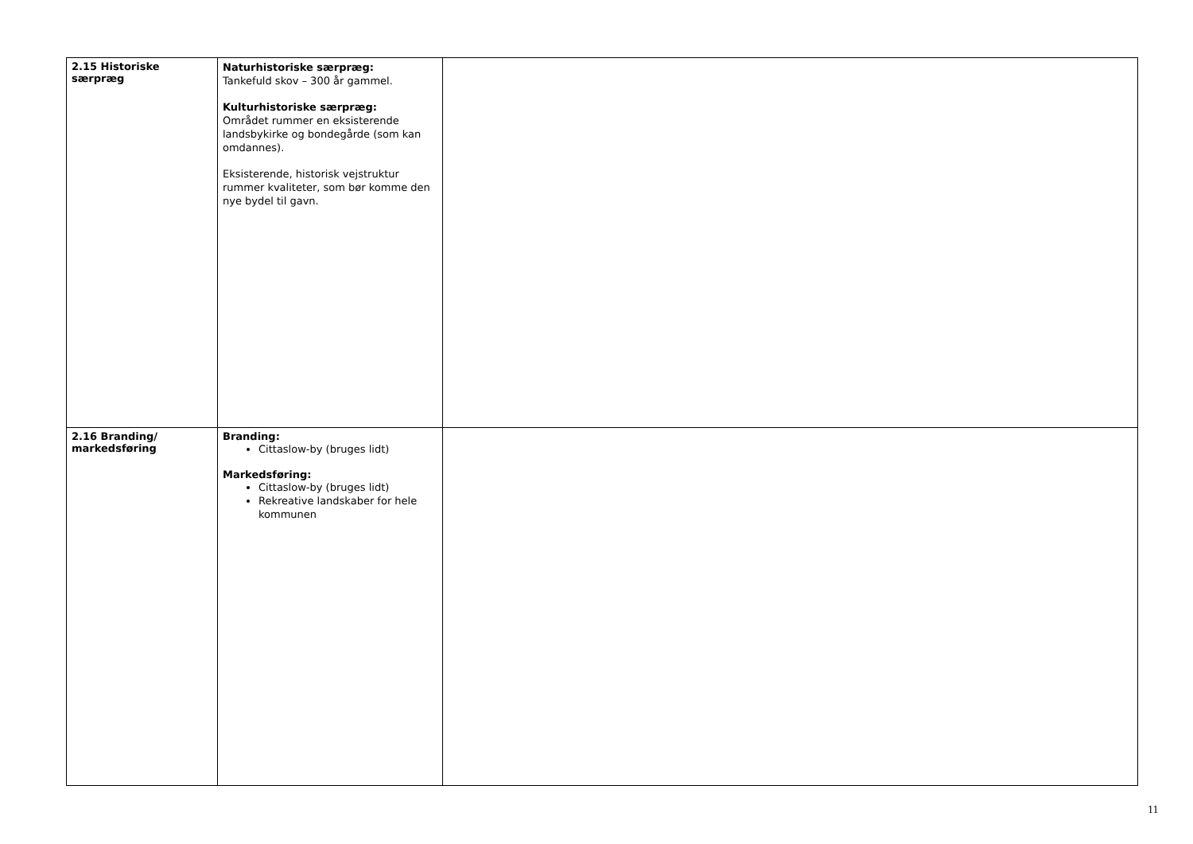| 2.15 Historiske særpræg | Naturhistoriske særpræg: Tankefuld skov – 300 år gammel. Kulturhistoriske særpræg: Området rummer en eksisterende landsbykirke og bondegårde (som kan omdannes). Eksisterende, historisk vejstruktur rummer kvaliteter, som bør komme den nye bydel til gavn. | |
| 2.16 Branding/ markedsføring | Branding: Cittaslow-by (bruges lidt) Markedsføring: Cittaslow-by (bruges lidt) Rekreative landskaber for hele kommunen | |
11